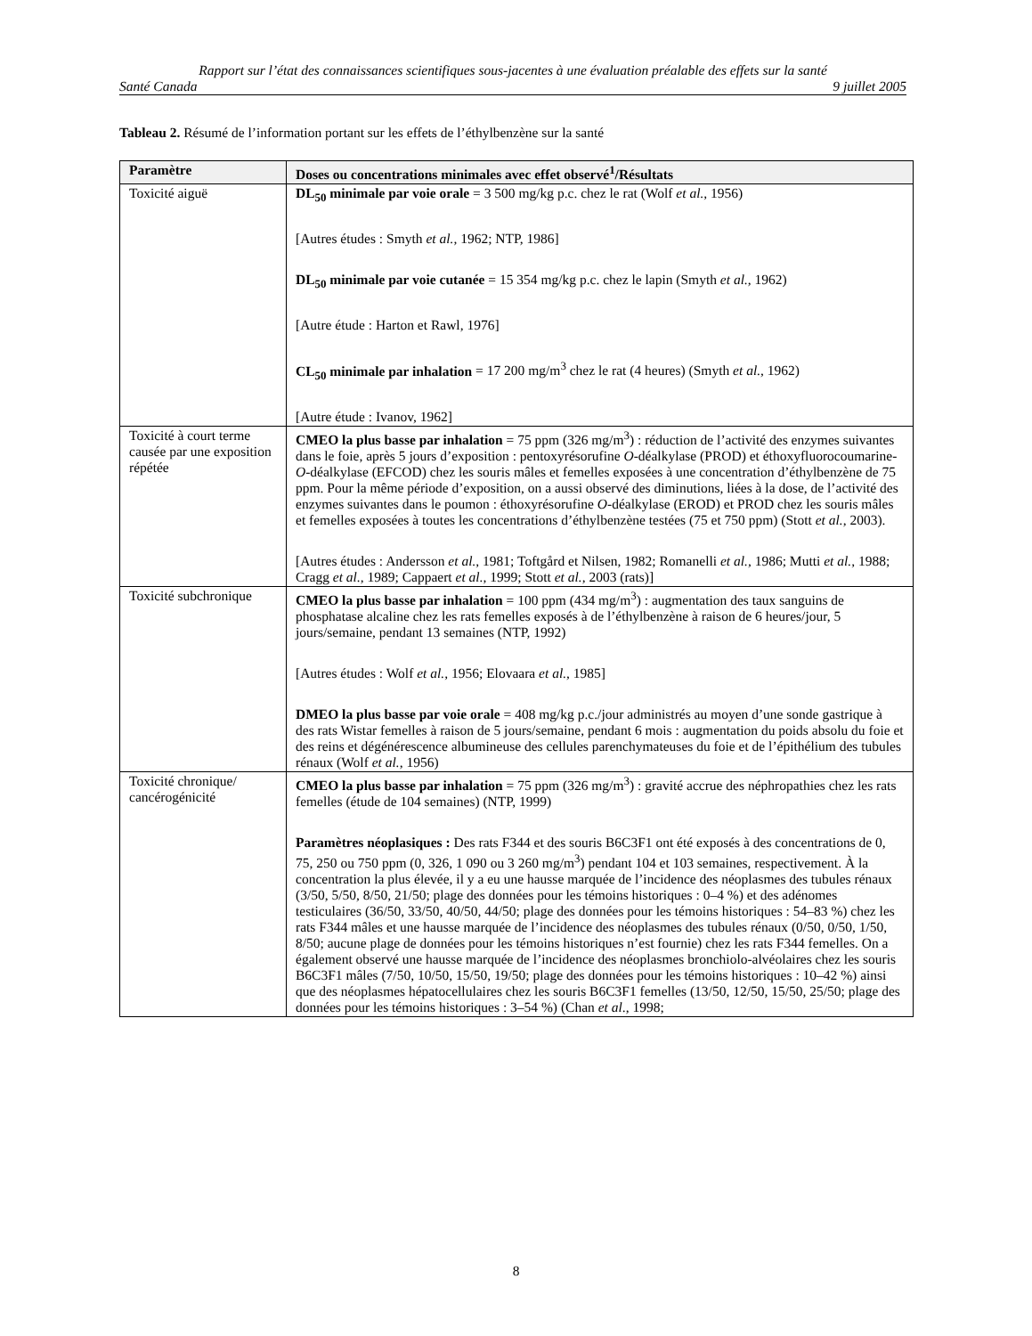Rapport sur l’état des connaissances scientifiques sous-jacentes à une évaluation préalable des effets sur la santé
Santé Canada 9 juillet 2005
Tableau 2. Résumé de l’information portant sur les effets de l’éthylbenzène sur la santé
| Paramètre | Doses ou concentrations minimales avec effet observé<sup>1</sup>/Résultats |
| --- | --- |
| Toxicité aiguë | DL<sub>50</sub> minimale par voie orale = 3 500 mg/kg p.c. chez le rat (Wolf et al. , 1956) [Autres études : Smyth et al. , 1962; NTP, 1986] DL<sub>50</sub> minimale par voie cutanée = 15 354 mg/kg p.c. chez le lapin (Smyth et al. , 1962) [Autre étude : Harton et Rawl, 1976] CL<sub>50</sub> minimale par inhalation = 17 200 mg/m<sup>3</sup> chez le rat (4 heures) (Smyth et al. , 1962) [Autre étude : Ivanov, 1962] |
| Toxicité à court terme causée par une exposition répétée | CMEO la plus basse par inhalation = 75 ppm (326 mg/m<sup>3</sup>) : réduction de l’activité des enzymes suivantes dans le foie, après 5 jours d’exposition : pentoxyrésorufine O -déalkylase (PROD) et éthoxyfluorocoumarine- O -déalkylase (EFCOD) chez les souris mâles et femelles exposées à une concentration d’éthylbenzène de 75 ppm. Pour la même période d’exposition, on a aussi observé des diminutions, liées à la dose, de l’activité des enzymes suivantes dans le poumon : éthoxyrésorufine O -déalkylase (EROD) et PROD chez les souris mâles et femelles exposées à toutes les concentrations d’éthylbenzène testées (75 et 750 ppm) (Stott et al. , 2003). [Autres études : Andersson et al. , 1981; Toftgård et Nilsen, 1982; Romanelli et al. , 1986; Mutti et al. , 1988; Cragg et al. , 1989; Cappaert et al. , 1999; Stott et al. , 2003 (rats)] |
| Toxicité subchronique | CMEO la plus basse par inhalation = 100 ppm (434 mg/m<sup>3</sup>) : augmentation des taux sanguins de phosphatase alcaline chez les rats femelles exposés à de l’éthylbenzène à raison de 6 heures/jour, 5 jours/semaine, pendant 13 semaines (NTP, 1992) [Autres études : Wolf et al. , 1956; Elovaara et al. , 1985] DMEO la plus basse par voie orale = 408 mg/kg p.c./jour administrés au moyen d’une sonde gastrique à des rats Wistar femelles à raison de 5 jours/semaine, pendant 6 mois : augmentation du poids absolu du foie et des reins et dégénérescence albumineuse des cellules parenchymateuses du foie et de l’épithélium des tubules rénaux (Wolf et al. , 1956) |
| Toxicité chronique/ cancérogénicité | CMEO la plus basse par inhalation = 75 ppm (326 mg/m<sup>3</sup>) : gravité accrue des néphropathies chez les rats femelles (étude de 104 semaines) (NTP, 1999) Paramètres néoplasiques : Des rats F344 et des souris B6C3F1 ont été exposés à des concentrations de 0, 75, 250 ou 750 ppm (0, 326, 1 090 ou 3 260 mg/m<sup>3</sup>) pendant 104 et 103 semaines, respectivement. À la concentration la plus élevée, il y a eu une hausse marquée de l’incidence des néoplasmes des tubules rénaux (3/50, 5/50, 8/50, 21/50; plage des données pour les témoins historiques : 0–4 %) et des adénomes testiculaires (36/50, 33/50, 40/50, 44/50; plage des données pour les témoins historiques : 54–83 %) chez les rats F344 mâles et une hausse marquée de l’incidence des néoplasmes des tubules rénaux (0/50, 0/50, 1/50, 8/50; aucune plage de données pour les témoins historiques n’est fournie) chez les rats F344 femelles. On a également observé une hausse marquée de l’incidence des néoplasmes bronchiolo-alvéolaires chez les souris B6C3F1 mâles (7/50, 10/50, 15/50, 19/50; plage des données pour les témoins historiques : 10–42 %) ainsi que des néoplasmes hépatocellulaires chez les souris B6C3F1 femelles (13/50, 12/50, 15/50, 25/50; plage des données pour les témoins historiques : 3–54 %) (Chan et al ., 1998; |
8